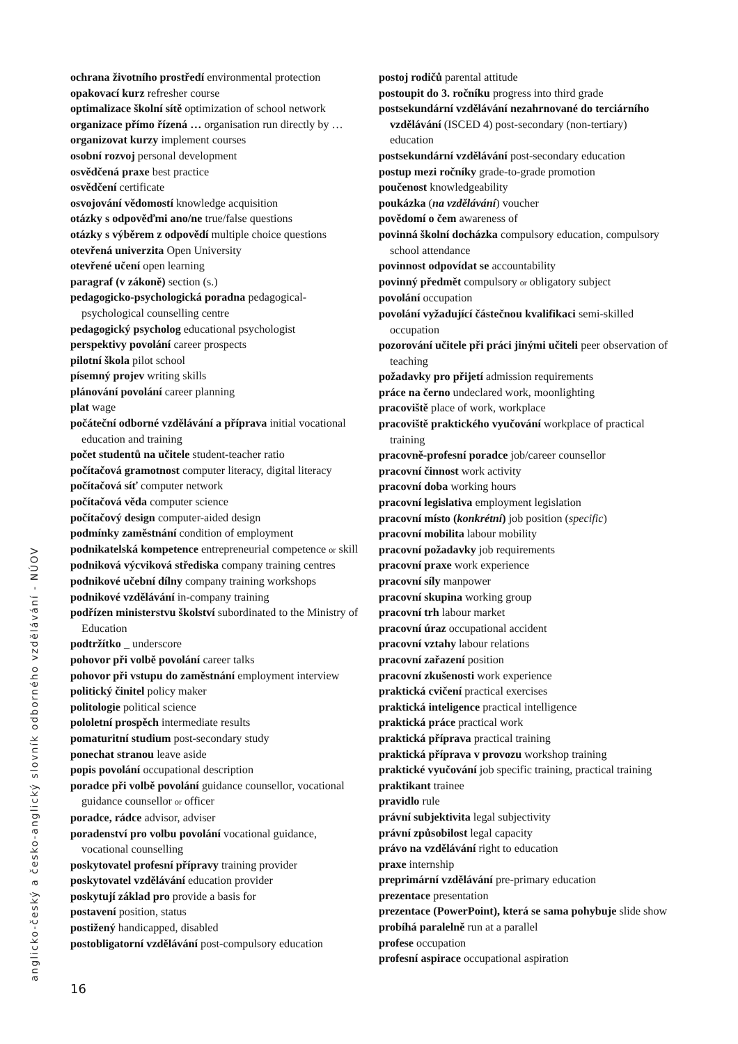ochrana životního prostředí environmental protection
opakovací kurz refresher course
optimalizace školní sítě optimization of school network
organizace přímo řízená … organisation run directly by …
organizovat kurzy implement courses
osobní rozvoj personal development
osvědčená praxe best practice
osvědčení certificate
osvojování vědomostí knowledge acquisition
otázky s odpověďmi ano/ne true/false questions
otázky s výběrem z odpovědí multiple choice questions
otevřená univerzita Open University
otevřené učení open learning
paragraf (v zákoně) section (s.)
pedagogicko-psychologická poradna pedagogical-psychological counselling centre
pedagogický psycholog educational psychologist
perspektivy povolání career prospects
pilotní škola pilot school
písemný projev writing skills
plánování povolání career planning
plat wage
počáteční odborné vzdělávání a příprava initial vocational education and training
počet studentů na učitele student-teacher ratio
počítačová gramotnost computer literacy, digital literacy
počítačová síť computer network
počítačová věda computer science
počítačový design computer-aided design
podmínky zaměstnání condition of employment
podnikatelská kompetence entrepreneurial competence or skill
podniková výcviková střediska company training centres
podnikové učební dílny company training workshops
podnikové vzdělávání in-company training
podřízen ministerstvu školství subordinated to the Ministry of Education
podtržítko _ underscore
pohovor při volbě povolání career talks
pohovor při vstupu do zaměstnání employment interview
politický činitel policy maker
politologie political science
pololetní prospěch intermediate results
pomaturitní studium post-secondary study
ponechat stranou leave aside
popis povolání occupational description
poradce při volbě povolání guidance counsellor, vocational guidance counsellor or officer
poradce, rádce advisor, adviser
poradenství pro volbu povolání vocational guidance, vocational counselling
poskytovatel profesní přípravy training provider
poskytovatel vzdělávání education provider
poskytují základ pro provide a basis for
postavení position, status
postižený handicapped, disabled
postobligatorní vzdělávání post-compulsory education
postoj rodičů parental attitude
postoupit do 3. ročníku progress into third grade
postsekundární vzdělávání nezahrnované do terciárního vzdělávání (ISCED 4) post-secondary (non-tertiary) education
postsekundární vzdělávání post-secondary education
postup mezi ročníky grade-to-grade promotion
poučenost knowledgeability
poukázka (na vzdělávání) voucher
povědomí o čem awareness of
povinná školní docházka compulsory education, compulsory school attendance
povinnost odpovídat se accountability
povinný předmět compulsory or obligatory subject
povolání occupation
povolání vyžadující částečnou kvalifikaci semi-skilled occupation
pozorování učitele při práci jinými učiteli peer observation of teaching
požadavky pro přijetí admission requirements
práce na černo undeclared work, moonlighting
pracoviště place of work, workplace
pracoviště praktického vyučování workplace of practical training
pracovně-profesní poradce job/career counsellor
pracovní činnost work activity
pracovní doba working hours
pracovní legislativa employment legislation
pracovní místo (konkrétní) job position (specific)
pracovní mobilita labour mobility
pracovní požadavky job requirements
pracovní praxe work experience
pracovní síly manpower
pracovní skupina working group
pracovní trh labour market
pracovní úraz occupational accident
pracovní vztahy labour relations
pracovní zařazení position
pracovní zkušenosti work experience
praktická cvičení practical exercises
praktická inteligence practical intelligence
praktická práce practical work
praktická příprava practical training
praktická příprava v provozu workshop training
praktické vyučování job specific training, practical training
praktikant trainee
pravidlo rule
právní subjektivita legal subjectivity
právní způsobilost legal capacity
právo na vzdělávání right to education
praxe internship
preprimární vzdělávání pre-primary education
prezentace presentation
prezentace (PowerPoint), která se sama pohybuje slide show
probíhá paralelně run at a parallel
profese occupation
profesní aspirace occupational aspiration
anglicko-český a česko-anglický slovník odborného vzdělávání - NÚOV 16